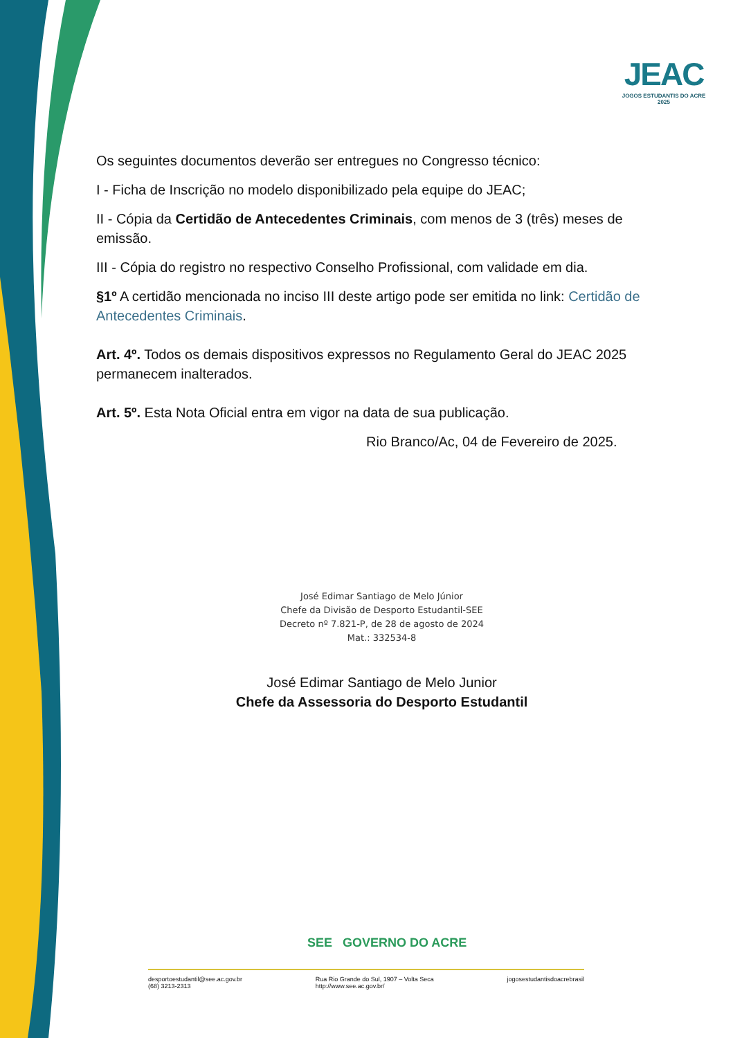JEAC
JOGOS ESTUDANTIS DO ACRE 2025
Os seguintes documentos deverão ser entregues no Congresso técnico:
I - Ficha de Inscrição no modelo disponibilizado pela equipe do JEAC;
II - Cópia da Certidão de Antecedentes Criminais, com menos de 3 (três) meses de emissão.
III - Cópia do registro no respectivo Conselho Profissional, com validade em dia.
§1º A certidão mencionada no inciso III deste artigo pode ser emitida no link: Certidão de Antecedentes Criminais.
Art. 4º. Todos os demais dispositivos expressos no Regulamento Geral do JEAC 2025 permanecem inalterados.
Art. 5º. Esta Nota Oficial entra em vigor na data de sua publicação.
Rio Branco/Ac, 04 de Fevereiro de 2025.
José Edimar Santiago de Melo Júnior
Chefe da Divisão de Desporto Estudantil-SEE
Decreto nº 7.821-P, de 28 de agosto de 2024
Mat.: 332534-8
José Edimar Santiago de Melo Junior
Chefe da Assessoria do Desporto Estudantil
SEE GOVERNO DO ACRE
desportoestudantil@see.ac.gov.br
(68) 3213-2313
Rua Rio Grande do Sul, 1907 – Volta Seca
http://www.see.ac.gov.br/
jogosestudantisdoacrebrasil